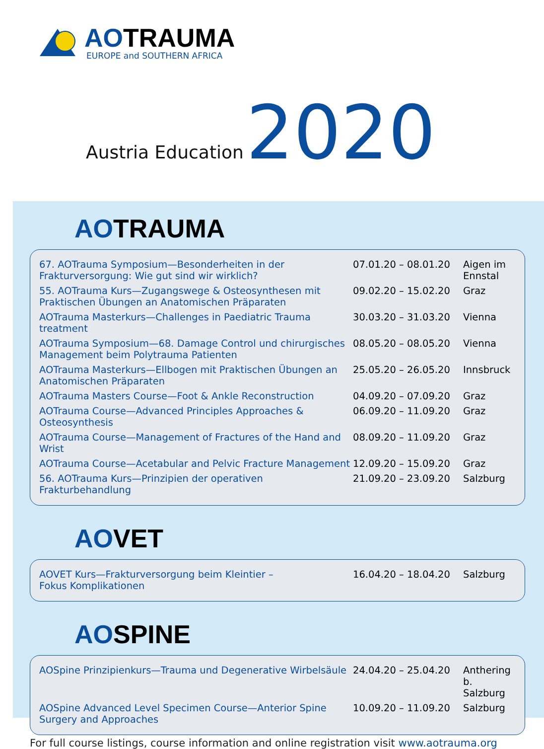AOTRAUMA
EUROPE and SOUTHERN AFRICA
Austria Education 2020
AOTRAUMA
| 67. AOTrauma Symposium—Besonderheiten in der Frakturversorgung: Wie gut sind wir wirklich? | 07.01.20 – 08.01.20 | Aigen im Ennstal |
| 55. AOTrauma Kurs—Zugangswege & Osteosynthesen mit Praktischen Übungen an Anatomischen Präparaten | 09.02.20 – 15.02.20 | Graz |
| AOTrauma Masterkurs—Challenges in Paediatric Trauma treatment | 30.03.20 – 31.03.20 | Vienna |
| AOTrauma Symposium—68. Damage Control und chirurgisches Management beim Polytrauma Patienten | 08.05.20 – 08.05.20 | Vienna |
| AOTrauma Masterkurs—Ellbogen mit Praktischen Übungen an Anatomischen Präparaten | 25.05.20 – 26.05.20 | Innsbruck |
| AOTrauma Masters Course—Foot & Ankle Reconstruction | 04.09.20 – 07.09.20 | Graz |
| AOTrauma Course—Advanced Principles Approaches & Osteosynthesis | 06.09.20 – 11.09.20 | Graz |
| AOTrauma Course—Management of Fractures of the Hand and Wrist | 08.09.20 – 11.09.20 | Graz |
| AOTrauma Course—Acetabular and Pelvic Fracture Management | 12.09.20 – 15.09.20 | Graz |
| 56. AOTrauma Kurs—Prinzipien der operativen Frakturbehandlung | 21.09.20 – 23.09.20 | Salzburg |
AOVET
| AOVET Kurs—Frakturversorgung beim Kleintier – Fokus Komplikationen | 16.04.20 – 18.04.20 | Salzburg |
AOSPINE
| AOSpine Prinzipienkurs—Trauma und Degenerative Wirbelsäule | 24.04.20 – 25.04.20 | Anthering b. Salzburg |
| AOSpine Advanced Level Specimen Course—Anterior Spine Surgery and Approaches | 10.09.20 – 11.09.20 | Salzburg |
For full course listings, course information and online registration visit www.aotrauma.org